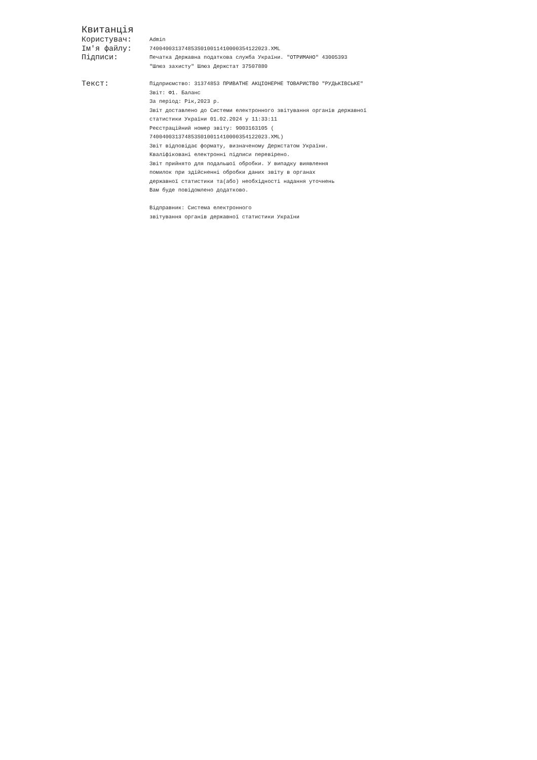Квитанція
Користувач:
Admin
Ім'я файлу:
740040031374853S010011410000354122023.XML
Підписи:
Печатка Державна податкова служба України. "ОТРИМАНО" 43005393
"Шлюз захисту" Шлюз Держстат 37507880
Текст:
Підприємство: 31374853 ПРИВАТНЕ АКЦІОНЕРНЕ ТОВАРИСТВО "РУДЬКІВСЬКЕ"
Звіт: Ф1. Баланс
За період: Рік,2023 р.
Звіт доставлено до Системи електронного звітування органів державної
статистики України 01.02.2024 у 11:33:11
Реєстраційний номер звіту: 9003163105 (
740040031374853S010011410000354122023.XML)
Звіт відповідає формату, визначеному Держстатом України.
Кваліфіковані електронні підписи перевірено.
Звіт прийнято для подальшої обробки. У випадку виявлення
помилок при здійсненні обробки даних звіту в органах
державної статистики та(або) необхідності надання уточнень
Вам буде повідомлено додатково.
Відправник: Система електронного
звітування органів державної статистики України